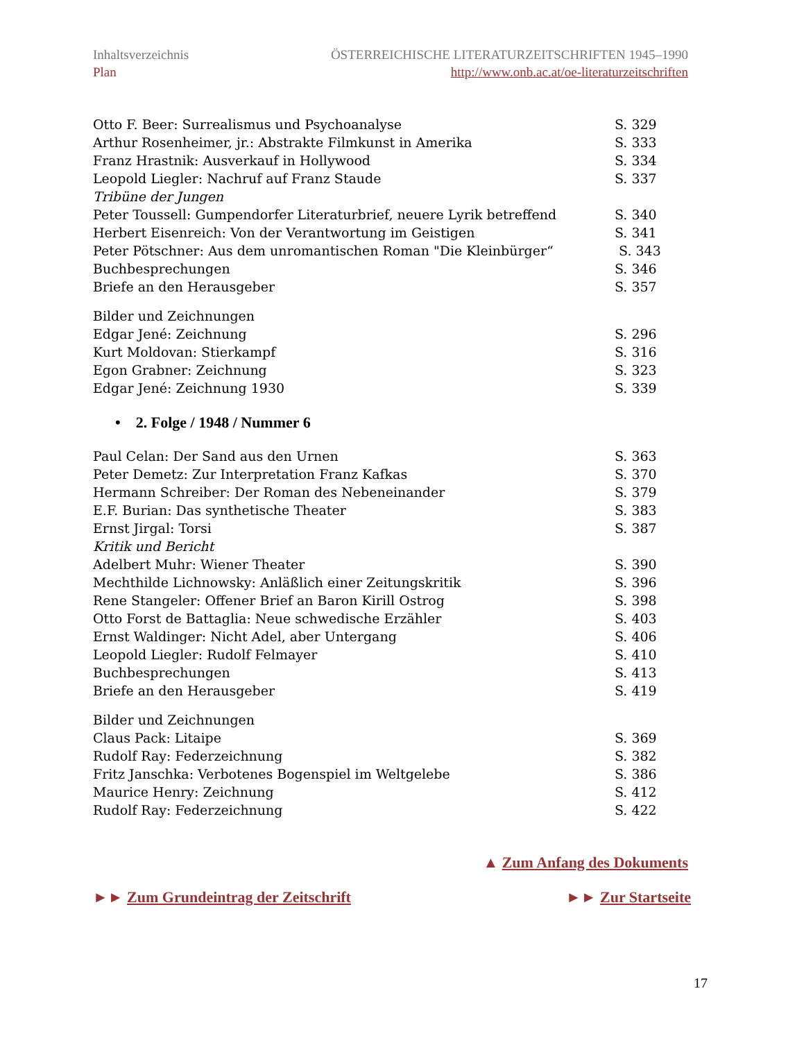Inhaltsverzeichnis
Plan
ÖSTERREICHISCHE LITERATURZEITSCHRIFTEN 1945–1990
http://www.onb.ac.at/oe-literaturzeitschriften
Otto F. Beer: Surrealismus und Psychoanalyse S. 329
Arthur Rosenheimer, jr.: Abstrakte Filmkunst in Amerika S. 333
Franz Hrastnik: Ausverkauf in Hollywood S. 334
Leopold Liegler: Nachruf auf Franz Staude S. 337
Tribüne der Jungen
Peter Toussell: Gumpendorfer Literaturbrief, neuere Lyrik betreffend S. 340
Herbert Eisenreich: Von der Verantwortung im Geistigen S. 341
Peter Pötschner: Aus dem unromantischen Roman "Die Kleinbürger“ S. 343
Buchbesprechungen S. 346
Briefe an den Herausgeber S. 357
Bilder und Zeichnungen
Edgar Jené: Zeichnung S. 296
Kurt Moldovan: Stierkampf S. 316
Egon Grabner: Zeichnung S. 323
Edgar Jené: Zeichnung 1930 S. 339
• 2. Folge / 1948 / Nummer 6
Paul Celan: Der Sand aus den Urnen S. 363
Peter Demetz: Zur Interpretation Franz Kafkas S. 370
Hermann Schreiber: Der Roman des Nebeneinander S. 379
E.F. Burian: Das synthetische Theater S. 383
Ernst Jirgal: Torsi S. 387
Kritik und Bericht
Adelbert Muhr: Wiener Theater S. 390
Mechthilde Lichnowsky: Anläßlich einer Zeitungskritik S. 396
Rene Stangeler: Offener Brief an Baron Kirill Ostrog S. 398
Otto Forst de Battaglia: Neue schwedische Erzähler S. 403
Ernst Waldinger: Nicht Adel, aber Untergang S. 406
Leopold Liegler: Rudolf Felmayer S. 410
Buchbesprechungen S. 413
Briefe an den Herausgeber S. 419
Bilder und Zeichnungen
Claus Pack: Litaipe S. 369
Rudolf Ray: Federzeichnung S. 382
Fritz Janschka: Verbotenes Bogenspiel im Weltgelebe S. 386
Maurice Henry: Zeichnung S. 412
Rudolf Ray: Federzeichnung S. 422
▲ Zum Anfang des Dokuments
►► Zum Grundeintrag der Zeitschrift ►► Zur Startseite
17